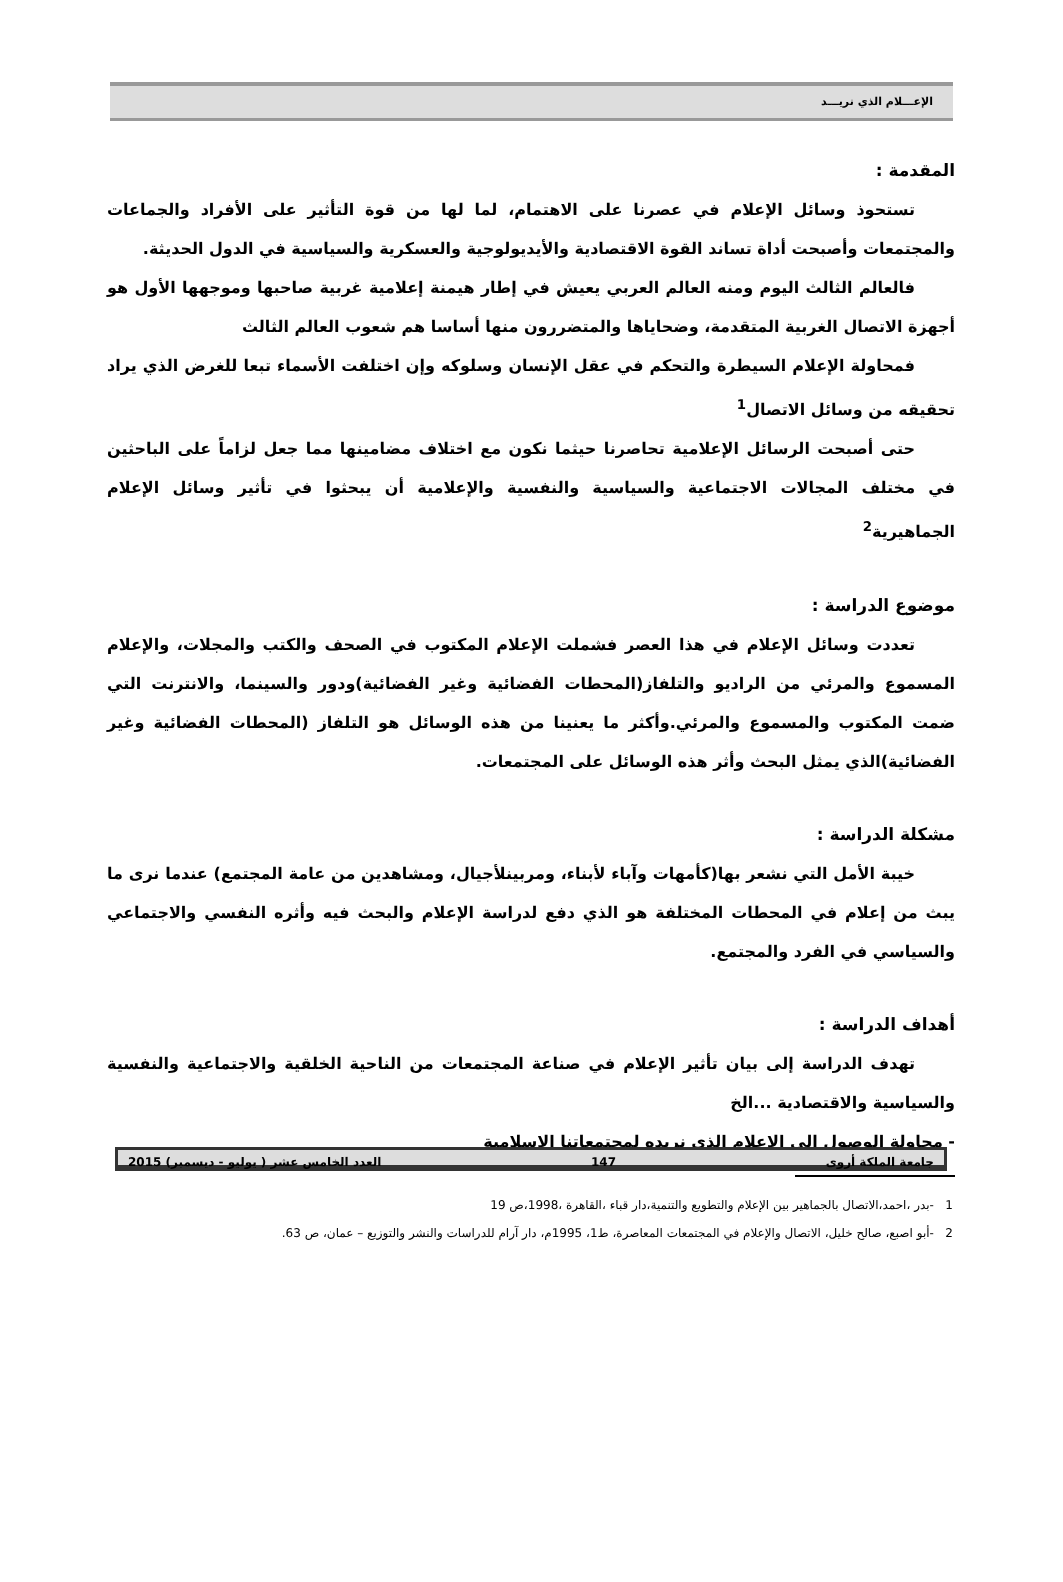الإعـــلام الذي نريـــد
المقدمة :
تستحوذ وسائل الإعلام في عصرنا على الاهتمام، لما لها من قوة التأثير على الأفراد والجماعات والمجتمعات وأصبحت أداة تساند القوة الاقتصادية والأيديولوجية والعسكرية والسياسية في الدول الحديثة.
فالعالم الثالث اليوم ومنه العالم العربي يعيش في إطار هيمنة إعلامية غربية صاحبها وموجهها الأول هو أجهزة الاتصال الغربية المتقدمة، وضحاياها والمتضررون منها أساسا هم شعوب العالم الثالث
فمحاولة الإعلام السيطرة والتحكم في عقل الإنسان وسلوكه وإن اختلفت الأسماء تبعا للغرض الذي يراد تحقيقه من وسائل الاتصال<sup>1</sup>
حتى أصبحت الرسائل الإعلامية تحاصرنا حيثما نكون مع اختلاف مضامينها مما جعل لزاماً على الباحثين في مختلف المجالات الاجتماعية والسياسية والنفسية والإعلامية أن يبحثوا في تأثير وسائل الإعلام الجماهيرية<sup>2</sup>
موضوع الدراسة :
تعددت وسائل الإعلام في هذا العصر فشملت الإعلام المكتوب في الصحف والكتب والمجلات، والإعلام المسموع والمرئي من الراديو والتلفاز(المحطات الفضائية وغير الفضائية)ودور والسينما، والانترنت التي ضمت المكتوب والمسموع والمرئي.وأكثر ما يعنينا من هذه الوسائل هو التلفاز (المحطات الفضائية وغير الفضائية)الذي يمثل البحث وأثر هذه الوسائل على المجتمعات.
مشكلة الدراسة :
خيبة الأمل التي نشعر بها(كأمهات وآباء لأبناء، ومربينلأجيال، ومشاهدين من عامة المجتمع) عندما نرى ما يبث من إعلام في المحطات المختلفة هو الذي دفع لدراسة الإعلام والبحث فيه وأثره النفسي والاجتماعي والسياسي في الفرد والمجتمع.
أهداف الدراسة :
تهدف الدراسة إلى بيان تأثير الإعلام في صناعة المجتمعات من الناحية الخلقية والاجتماعية والنفسية والسياسية والاقتصادية ...الخ
- محاولة الوصول إلى الإعلام الذي نريده لمجتمعاتنا الإسلامية
1 -بدر ،احمد،الاتصال بالجماهير بين الإعلام والتطويع والتنمية،دار قباء ،القاهرة ،1998،ص 19
2 -أبو اصبع، صالح خليل، الاتصال والإعلام في المجتمعات المعاصرة، ط1، 1995م، دار آرام للدراسات والنشر والتوزيع – عمان، ص 63.
جامعة الملكة أروى 147 العدد الخامس عشر ( يوليو - ديسمبر) 2015